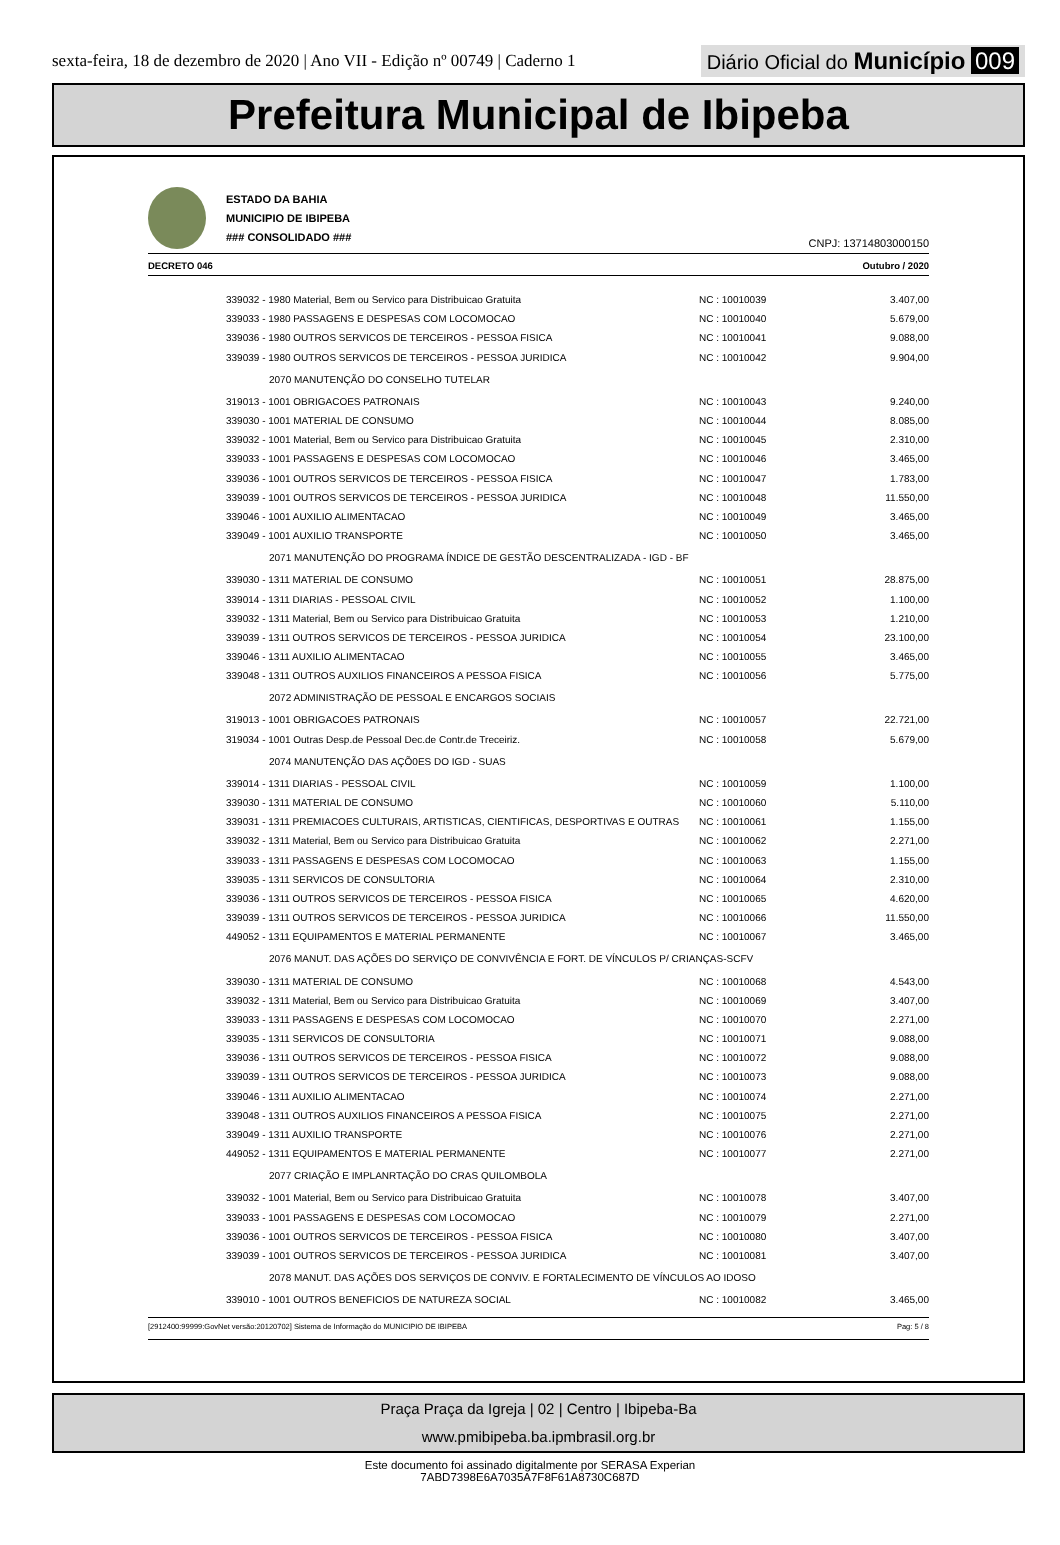sexta-feira, 18 de dezembro de 2020 | Ano VII - Edição nº 00749 | Caderno 1 Diário Oficial do Município 009
Prefeitura Municipal de Ibipeba
ESTADO DA BAHIA
MUNICIPIO DE IBIPEBA
### CONSOLIDADO ###
CNPJ: 13714803000150
DECRETO 046 Outubro / 2020
| 339032 - 1980 Material, Bem ou Servico para Distribuicao Gratuita | NC : 10010039 | 3.407,00 |
| 339033 - 1980 PASSAGENS E DESPESAS COM LOCOMOCAO | NC : 10010040 | 5.679,00 |
| 339036 - 1980 OUTROS SERVICOS DE TERCEIROS - PESSOA FISICA | NC : 10010041 | 9.088,00 |
| 339039 - 1980 OUTROS SERVICOS DE TERCEIROS - PESSOA JURIDICA | NC : 10010042 | 9.904,00 |
| 2070 MANUTENÇÃO DO CONSELHO TUTELAR | | |
| 319013 - 1001 OBRIGACOES PATRONAIS | NC : 10010043 | 9.240,00 |
| 339030 - 1001 MATERIAL DE CONSUMO | NC : 10010044 | 8.085,00 |
| 339032 - 1001 Material, Bem ou Servico para Distribuicao Gratuita | NC : 10010045 | 2.310,00 |
| 339033 - 1001 PASSAGENS E DESPESAS COM LOCOMOCAO | NC : 10010046 | 3.465,00 |
| 339036 - 1001 OUTROS SERVICOS DE TERCEIROS - PESSOA FISICA | NC : 10010047 | 1.783,00 |
| 339039 - 1001 OUTROS SERVICOS DE TERCEIROS - PESSOA JURIDICA | NC : 10010048 | 11.550,00 |
| 339046 - 1001 AUXILIO ALIMENTACAO | NC : 10010049 | 3.465,00 |
| 339049 - 1001 AUXILIO TRANSPORTE | NC : 10010050 | 3.465,00 |
| 2071 MANUTENÇÃO DO PROGRAMA ÍNDICE DE GESTÃO DESCENTRALIZADA - IGD - BF | | |
| 339030 - 1311 MATERIAL DE CONSUMO | NC : 10010051 | 28.875,00 |
| 339014 - 1311 DIARIAS - PESSOAL CIVIL | NC : 10010052 | 1.100,00 |
| 339032 - 1311 Material, Bem ou Servico para Distribuicao Gratuita | NC : 10010053 | 1.210,00 |
| 339039 - 1311 OUTROS SERVICOS DE TERCEIROS - PESSOA JURIDICA | NC : 10010054 | 23.100,00 |
| 339046 - 1311 AUXILIO ALIMENTACAO | NC : 10010055 | 3.465,00 |
| 339048 - 1311 OUTROS AUXILIOS FINANCEIROS A PESSOA FISICA | NC : 10010056 | 5.775,00 |
| 2072 ADMINISTRAÇÃO DE PESSOAL E ENCARGOS SOCIAIS | | |
| 319013 - 1001 OBRIGACOES PATRONAIS | NC : 10010057 | 22.721,00 |
| 319034 - 1001 Outras Desp.de Pessoal Dec.de Contr.de Treceiriz. | NC : 10010058 | 5.679,00 |
| 2074 MANUTENÇÃO DAS AÇÕ0ES DO IGD - SUAS | | |
| 339014 - 1311 DIARIAS - PESSOAL CIVIL | NC : 10010059 | 1.100,00 |
| 339030 - 1311 MATERIAL DE CONSUMO | NC : 10010060 | 5.110,00 |
| 339031 - 1311 PREMIACOES CULTURAIS, ARTISTICAS, CIENTIFICAS, DESPORTIVAS E OUTRAS | NC : 10010061 | 1.155,00 |
| 339032 - 1311 Material, Bem ou Servico para Distribuicao Gratuita | NC : 10010062 | 2.271,00 |
| 339033 - 1311 PASSAGENS E DESPESAS COM LOCOMOCAO | NC : 10010063 | 1.155,00 |
| 339035 - 1311 SERVICOS DE CONSULTORIA | NC : 10010064 | 2.310,00 |
| 339036 - 1311 OUTROS SERVICOS DE TERCEIROS - PESSOA FISICA | NC : 10010065 | 4.620,00 |
| 339039 - 1311 OUTROS SERVICOS DE TERCEIROS - PESSOA JURIDICA | NC : 10010066 | 11.550,00 |
| 449052 - 1311 EQUIPAMENTOS E MATERIAL PERMANENTE | NC : 10010067 | 3.465,00 |
| 2076 MANUT. DAS AÇÕES DO SERVIÇO DE CONVIVÊNCIA E FORT. DE VÍNCULOS P/ CRIANÇAS-SCFV | | |
| 339030 - 1311 MATERIAL DE CONSUMO | NC : 10010068 | 4.543,00 |
| 339032 - 1311 Material, Bem ou Servico para Distribuicao Gratuita | NC : 10010069 | 3.407,00 |
| 339033 - 1311 PASSAGENS E DESPESAS COM LOCOMOCAO | NC : 10010070 | 2.271,00 |
| 339035 - 1311 SERVICOS DE CONSULTORIA | NC : 10010071 | 9.088,00 |
| 339036 - 1311 OUTROS SERVICOS DE TERCEIROS - PESSOA FISICA | NC : 10010072 | 9.088,00 |
| 339039 - 1311 OUTROS SERVICOS DE TERCEIROS - PESSOA JURIDICA | NC : 10010073 | 9.088,00 |
| 339046 - 1311 AUXILIO ALIMENTACAO | NC : 10010074 | 2.271,00 |
| 339048 - 1311 OUTROS AUXILIOS FINANCEIROS A PESSOA FISICA | NC : 10010075 | 2.271,00 |
| 339049 - 1311 AUXILIO TRANSPORTE | NC : 10010076 | 2.271,00 |
| 449052 - 1311 EQUIPAMENTOS E MATERIAL PERMANENTE | NC : 10010077 | 2.271,00 |
| 2077 CRIAÇÃO E IMPLANRTAÇÃO DO CRAS QUILOMBOLA | | |
| 339032 - 1001 Material, Bem ou Servico para Distribuicao Gratuita | NC : 10010078 | 3.407,00 |
| 339033 - 1001 PASSAGENS E DESPESAS COM LOCOMOCAO | NC : 10010079 | 2.271,00 |
| 339036 - 1001 OUTROS SERVICOS DE TERCEIROS - PESSOA FISICA | NC : 10010080 | 3.407,00 |
| 339039 - 1001 OUTROS SERVICOS DE TERCEIROS - PESSOA JURIDICA | NC : 10010081 | 3.407,00 |
| 2078 MANUT. DAS AÇÕES DOS SERVIÇOS DE CONVIV. E FORTALECIMENTO DE VÍNCULOS AO IDOSO | | |
| 339010 - 1001 OUTROS BENEFICIOS DE NATUREZA SOCIAL | NC : 10010082 | 3.465,00 |
[2912400:99999:GovNet versão:20120702] Sistema de Informação do MUNICIPIO DE IBIPEBA Pag: 5 / 8
Praça Praça da Igreja | 02 | Centro | Ibipeba-Ba
www.pmibipeba.ba.ipmbrasil.org.br
Este documento foi assinado digitalmente por SERASA Experian
7ABD7398E6A7035A7F8F61A8730C687D